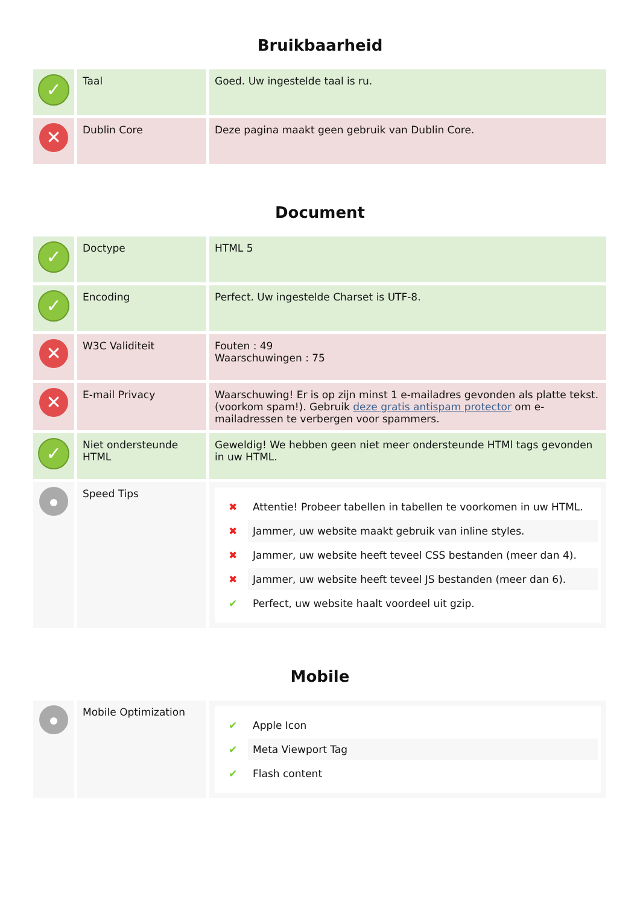Bruikbaarheid
| ✓ | Taal | Goed. Uw ingestelde taal is ru. |
| ✕ | Dublin Core | Deze pagina maakt geen gebruik van Dublin Core. |
Document
| ✓ | Doctype | HTML 5 |
| ✓ | Encoding | Perfect. Uw ingestelde Charset is UTF-8. |
| ✕ | W3C Validiteit | Fouten : 49 Waarschuwingen : 75 |
| ✕ | E-mail Privacy | Waarschuwing! Er is op zijn minst 1 e-mailadres gevonden als platte tekst. (voorkom spam!). Gebruik deze gratis antispam protector om e-mailadressen te verbergen voor spammers. |
| ✓ | Niet ondersteunde HTML | Geweldig! We hebben geen niet meer ondersteunde HTMl tags gevonden in uw HTML. |
| | Speed Tips | ✖ Attentie! Probeer tabellen in tabellen te voorkomen in uw HTML. ✖ Jammer, uw website maakt gebruik van inline styles. ✖ Jammer, uw website heeft teveel CSS bestanden (meer dan 4). ✖ Jammer, uw website heeft teveel JS bestanden (meer dan 6). ✔ Perfect, uw website haalt voordeel uit gzip. |
Mobile
| | Mobile Optimization | ✔ Apple Icon ✔ Meta Viewport Tag ✔ Flash content |